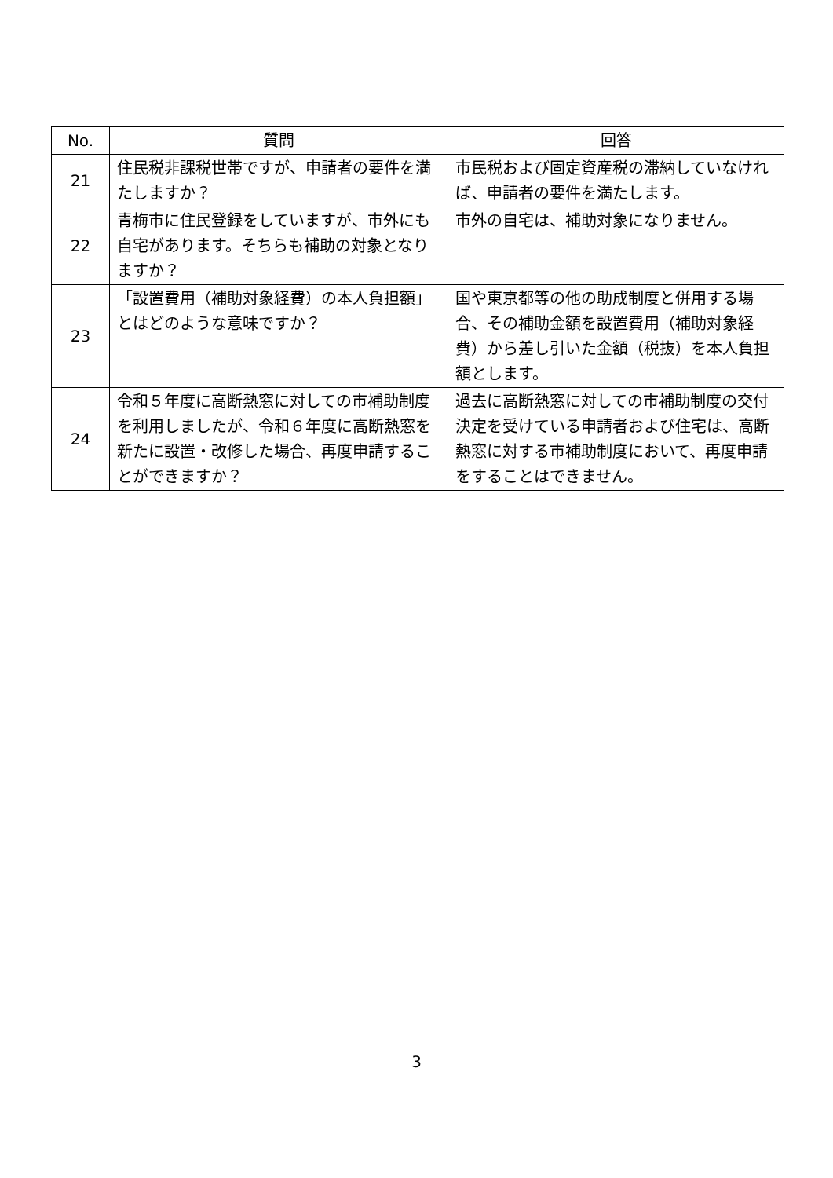| No. | 質問 | 回答 |
| --- | --- | --- |
| 21 | 住民税非課税世帯ですが、申請者の要件を満たしますか？ | 市民税および固定資産税の滞納していなければ、申請者の要件を満たします。 |
| 22 | 青梅市に住民登録をしていますが、市外にも自宅があります。そちらも補助の対象となりますか？ | 市外の自宅は、補助対象になりません。 |
| 23 | 「設置費用（補助対象経費）の本人負担額」とはどのような意味ですか？ | 国や東京都等の他の助成制度と併用する場合、その補助金額を設置費用（補助対象経費）から差し引いた金額（税抜）を本人負担額とします。 |
| 24 | 令和５年度に高断熱窓に対しての市補助制度を利用しましたが、令和６年度に高断熱窓を新たに設置・改修した場合、再度申請することができますか？ | 過去に高断熱窓に対しての市補助制度の交付決定を受けている申請者および住宅は、高断熱窓に対する市補助制度において、再度申請をすることはできません。 |
3